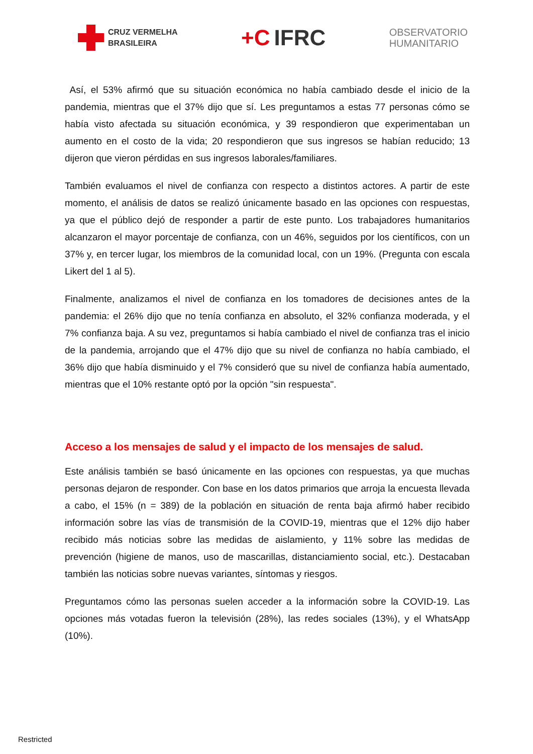CRUZ VERMELHA
BRASILEIRA
+C IFRC
OBSERVATORIO
HUMANITARIO
Así, el 53% afirmó que su situación económica no había cambiado desde el inicio de la pandemia, mientras que el 37% dijo que sí. Les preguntamos a estas 77 personas cómo se había visto afectada su situación económica, y 39 respondieron que experimentaban un aumento en el costo de la vida; 20 respondieron que sus ingresos se habían reducido; 13 dijeron que vieron pérdidas en sus ingresos laborales/familiares.
También evaluamos el nivel de confianza con respecto a distintos actores. A partir de este momento, el análisis de datos se realizó únicamente basado en las opciones con respuestas, ya que el público dejó de responder a partir de este punto. Los trabajadores humanitarios alcanzaron el mayor porcentaje de confianza, con un 46%, seguidos por los científicos, con un 37% y, en tercer lugar, los miembros de la comunidad local, con un 19%. (Pregunta con escala Likert del 1 al 5).
Finalmente, analizamos el nivel de confianza en los tomadores de decisiones antes de la pandemia: el 26% dijo que no tenía confianza en absoluto, el 32% confianza moderada, y el 7% confianza baja. A su vez, preguntamos si había cambiado el nivel de confianza tras el inicio de la pandemia, arrojando que el 47% dijo que su nivel de confianza no había cambiado, el 36% dijo que había disminuido y el 7% consideró que su nivel de confianza había aumentado, mientras que el 10% restante optó por la opción "sin respuesta".
Acceso a los mensajes de salud y el impacto de los mensajes de salud.
Este análisis también se basó únicamente en las opciones con respuestas, ya que muchas personas dejaron de responder. Con base en los datos primarios que arroja la encuesta llevada a cabo, el 15% (n = 389) de la población en situación de renta baja afirmó haber recibido información sobre las vías de transmisión de la COVID-19, mientras que el 12% dijo haber recibido más noticias sobre las medidas de aislamiento, y 11% sobre las medidas de prevención (higiene de manos, uso de mascarillas, distanciamiento social, etc.). Destacaban también las noticias sobre nuevas variantes, síntomas y riesgos.
Preguntamos cómo las personas suelen acceder a la información sobre la COVID-19. Las opciones más votadas fueron la televisión (28%), las redes sociales (13%), y el WhatsApp (10%).
Restricted